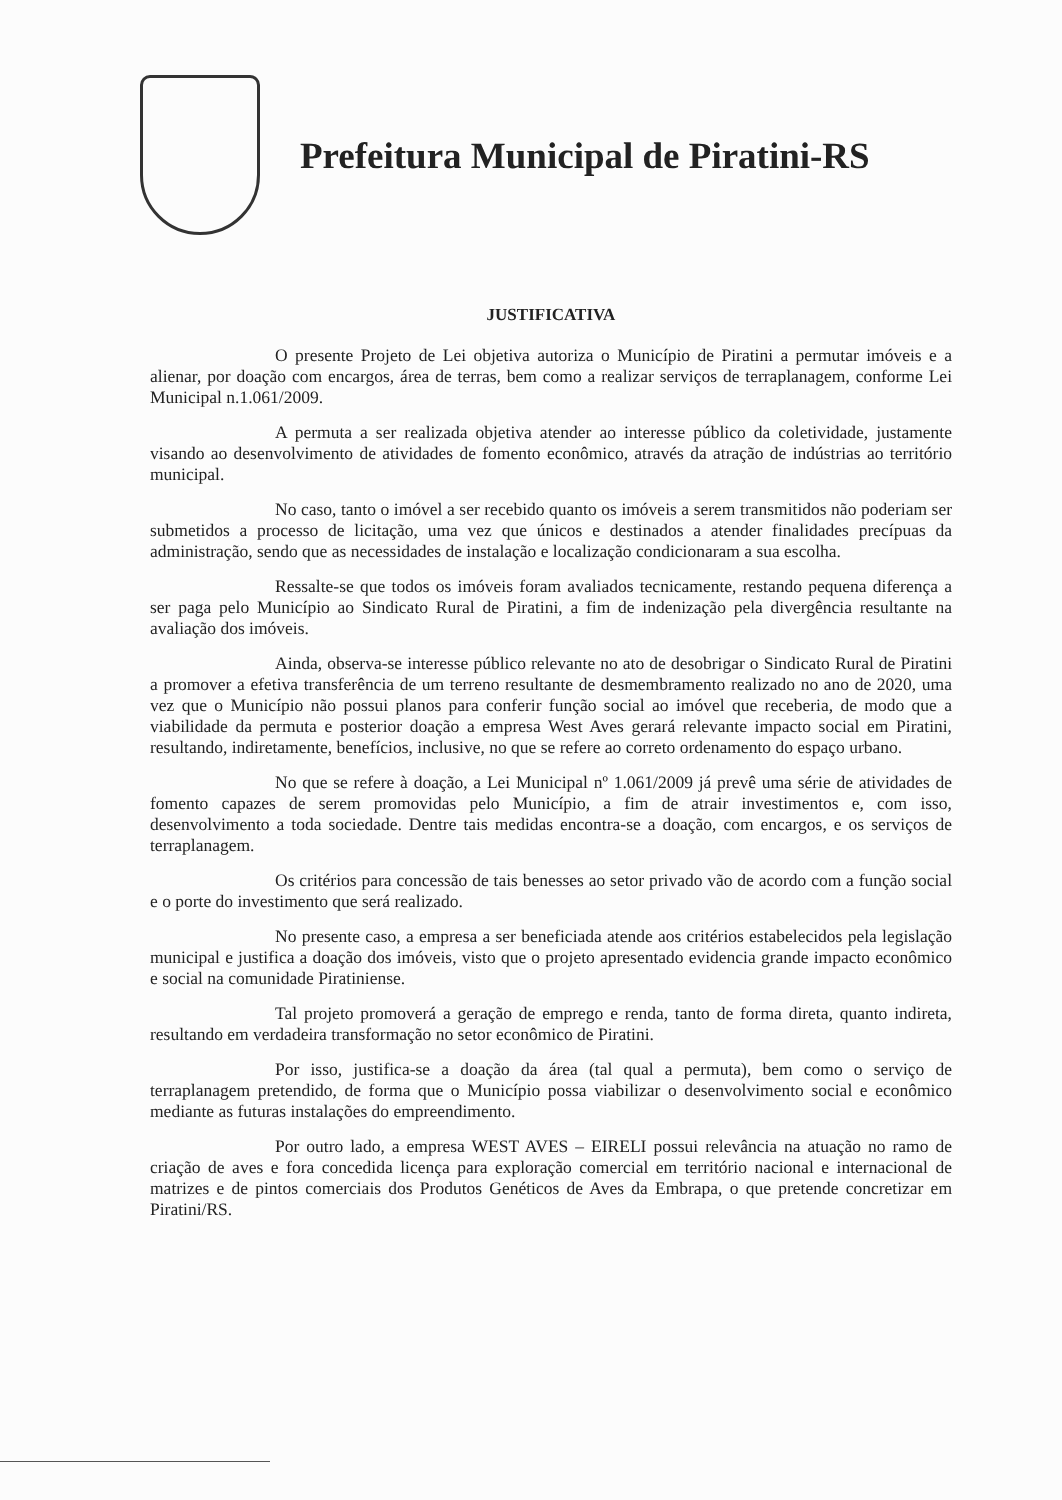Prefeitura Municipal de Piratini-RS
JUSTIFICATIVA
O presente Projeto de Lei objetiva autoriza o Município de Piratini a permutar imóveis e a alienar, por doação com encargos, área de terras, bem como a realizar serviços de terraplanagem, conforme Lei Municipal n.1.061/2009.
A permuta a ser realizada objetiva atender ao interesse público da coletividade, justamente visando ao desenvolvimento de atividades de fomento econômico, através da atração de indústrias ao território municipal.
No caso, tanto o imóvel a ser recebido quanto os imóveis a serem transmitidos não poderiam ser submetidos a processo de licitação, uma vez que únicos e destinados a atender finalidades precípuas da administração, sendo que as necessidades de instalação e localização condicionaram a sua escolha.
Ressalte-se que todos os imóveis foram avaliados tecnicamente, restando pequena diferença a ser paga pelo Município ao Sindicato Rural de Piratini, a fim de indenização pela divergência resultante na avaliação dos imóveis.
Ainda, observa-se interesse público relevante no ato de desobrigar o Sindicato Rural de Piratini a promover a efetiva transferência de um terreno resultante de desmembramento realizado no ano de 2020, uma vez que o Município não possui planos para conferir função social ao imóvel que receberia, de modo que a viabilidade da permuta e posterior doação a empresa West Aves gerará relevante impacto social em Piratini, resultando, indiretamente, benefícios, inclusive, no que se refere ao correto ordenamento do espaço urbano.
No que se refere à doação, a Lei Municipal nº 1.061/2009 já prevê uma série de atividades de fomento capazes de serem promovidas pelo Município, a fim de atrair investimentos e, com isso, desenvolvimento a toda sociedade. Dentre tais medidas encontra-se a doação, com encargos, e os serviços de terraplanagem.
Os critérios para concessão de tais benesses ao setor privado vão de acordo com a função social e o porte do investimento que será realizado.
No presente caso, a empresa a ser beneficiada atende aos critérios estabelecidos pela legislação municipal e justifica a doação dos imóveis, visto que o projeto apresentado evidencia grande impacto econômico e social na comunidade Piratiniense.
Tal projeto promoverá a geração de emprego e renda, tanto de forma direta, quanto indireta, resultando em verdadeira transformação no setor econômico de Piratini.
Por isso, justifica-se a doação da área (tal qual a permuta), bem como o serviço de terraplanagem pretendido, de forma que o Município possa viabilizar o desenvolvimento social e econômico mediante as futuras instalações do empreendimento.
Por outro lado, a empresa WEST AVES – EIRELI possui relevância na atuação no ramo de criação de aves e fora concedida licença para exploração comercial em território nacional e internacional de matrizes e de pintos comerciais dos Produtos Genéticos de Aves da Embrapa, o que pretende concretizar em Piratini/RS.